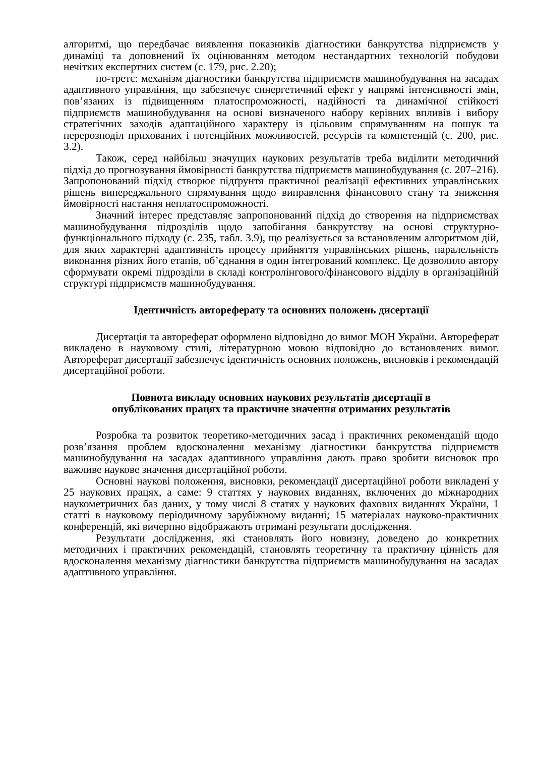алгоритмі, що передбачає виявлення показників діагностики банкрутства підприємств у динаміці та доповнений їх оцінюванням методом нестандартних технологій побудови нечітких експертних систем (с. 179, рис. 2.20);
по-третє: механізм діагностики банкрутства підприємств машинобудування на засадах адаптивного управління, що забезпечує синергетичний ефект у напрямі інтенсивності змін, пов’язаних із підвищенням платоспроможності, надійності та динамічної стійкості підприємств машинобудування на основі визначеного набору керівних впливів і вибору стратегічних заходів адаптаційного характеру із цільовим спрямуванням на пошук та перерозподіл прихованих і потенційних можливостей, ресурсів та компетенцій (с. 200, рис. 3.2).
Також, серед найбільш значущих наукових результатів треба виділити методичний підхід до прогнозування ймовірності банкрутства підприємств машинобудування (с. 207–216). Запропонований підхід створює підґрунтя практичної реалізації ефективних управлінських рішень випереджального спрямування щодо виправлення фінансового стану та зниження ймовірності настання неплатоспроможності.
Значний інтерес представляє запропонований підхід до створення на підприємствах машинобудування підрозділів щодо запобігання банкрутству на основі структурно-функціонального підходу (с. 235, табл. 3.9), що реалізується за встановленим алгоритмом дій, для яких характерні адаптивність процесу прийняття управлінських рішень, паралельність виконання різних його етапів, об’єднання в один інтегрований комплекс. Це дозволило автору сформувати окремі підрозділи в складі контролінгового/фінансового відділу в організаційній структурі підприємств машинобудування.
Ідентичність автореферату та основних положень дисертації
Дисертація та автореферат оформлено відповідно до вимог МОН України. Автореферат викладено в науковому стилі, літературною мовою відповідно до встановлених вимог. Автореферат дисертації забезпечує ідентичність основних положень, висновків і рекомендацій дисертаційної роботи.
Повнота викладу основних наукових результатів дисертації в
опублікованих працях та практичне значення отриманих результатів
Розробка та розвиток теоретико-методичних засад і практичних рекомендацій щодо розв’язання проблем вдосконалення механізму діагностики банкрутства підприємств машинобудування на засадах адаптивного управління дають право зробити висновок про важливе наукове значення дисертаційної роботи.
Основні наукові положення, висновки, рекомендації дисертаційної роботи викладені у 25 наукових працях, а саме: 9 статтях у наукових виданнях, включених до міжнародних наукометричних баз даних, у тому числі 8 статях у наукових фахових виданнях України, 1 статті в науковому періодичному зарубіжному виданні; 15 матеріалах науково-практичних конференцій, які вичерпно відображають отримані результати дослідження.
Результати дослідження, які становлять його новизну, доведено до конкретних методичних і практичних рекомендацій, становлять теоретичну та практичну цінність для вдосконалення механізму діагностики банкрутства підприємств машинобудування на засадах адаптивного управління.